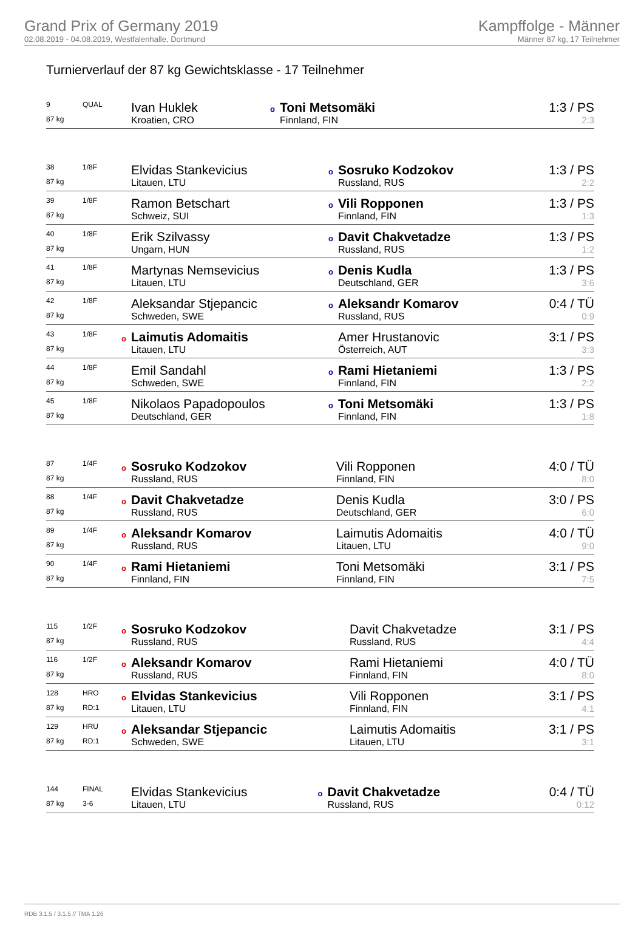Grand Prix of Germany 2019
02.08.2019 - 04.08.2019, Westfalenhalle, Dortmund
Kampffolge - Männer
Männer 87 kg, 17 Teilnehmer
Turnierverlauf der 87 kg Gewichtsklasse - 17 Teilnehmer
| 9 | QUAL | Ivan Huklek | o Toni Metsomäki | 1:3 / PS |
| 87 kg | | Kroatien, CRO | Finnland, FIN | 2:3 |
| 38 | 1/8F | Elvidas Stankevicius | o Sosruko Kodzokov | 1:3 / PS |
| 87 kg | | Litauen, LTU | Russland, RUS | 2:2 |
| 39 | 1/8F | Ramon Betschart | o Vili Ropponen | 1:3 / PS |
| 87 kg | | Schweiz, SUI | Finnland, FIN | 1:3 |
| 40 | 1/8F | Erik Szilvassy | o Davit Chakvetadze | 1:3 / PS |
| 87 kg | | Ungarn, HUN | Russland, RUS | 1:2 |
| 41 | 1/8F | Martynas Nemsevicius | o Denis Kudla | 1:3 / PS |
| 87 kg | | Litauen, LTU | Deutschland, GER | 3:6 |
| 42 | 1/8F | Aleksandar Stjepancic | o Aleksandr Komarov | 0:4 / TÜ |
| 87 kg | | Schweden, SWE | Russland, RUS | 0:9 |
| 43 | 1/8F | o Laimutis Adomaitis | Amer Hrustanovic | 3:1 / PS |
| 87 kg | | Litauen, LTU | Österreich, AUT | 3:3 |
| 44 | 1/8F | Emil Sandahl | o Rami Hietaniemi | 1:3 / PS |
| 87 kg | | Schweden, SWE | Finnland, FIN | 2:2 |
| 45 | 1/8F | Nikolaos Papadopoulos | o Toni Metsomäki | 1:3 / PS |
| 87 kg | | Deutschland, GER | Finnland, FIN | 1:8 |
| 87 | 1/4F | o Sosruko Kodzokov | Vili Ropponen | 4:0 / TÜ |
| 87 kg | | Russland, RUS | Finnland, FIN | 8:0 |
| 88 | 1/4F | o Davit Chakvetadze | Denis Kudla | 3:0 / PS |
| 87 kg | | Russland, RUS | Deutschland, GER | 6:0 |
| 89 | 1/4F | o Aleksandr Komarov | Laimutis Adomaitis | 4:0 / TÜ |
| 87 kg | | Russland, RUS | Litauen, LTU | 9:0 |
| 90 | 1/4F | o Rami Hietaniemi | Toni Metsomäki | 3:1 / PS |
| 87 kg | | Finnland, FIN | Finnland, FIN | 7:5 |
| 115 | 1/2F | o Sosruko Kodzokov | Davit Chakvetadze | 3:1 / PS |
| 87 kg | | Russland, RUS | Russland, RUS | 4:4 |
| 116 | 1/2F | o Aleksandr Komarov | Rami Hietaniemi | 4:0 / TÜ |
| 87 kg | | Russland, RUS | Finnland, FIN | 8:0 |
| 128 | HRO | o Elvidas Stankevicius | Vili Ropponen | 3:1 / PS |
| 87 kg | RD:1 | Litauen, LTU | Finnland, FIN | 4:1 |
| 129 | HRU | o Aleksandar Stjepancic | Laimutis Adomaitis | 3:1 / PS |
| 87 kg | RD:1 | Schweden, SWE | Litauen, LTU | 3:1 |
| 144 | FINAL | Elvidas Stankevicius | o Davit Chakvetadze | 0:4 / TÜ |
| 87 kg | 3-6 | Litauen, LTU | Russland, RUS | 0:12 |
RDB 3.1.5 / 3.1.5 // TMA 1.26